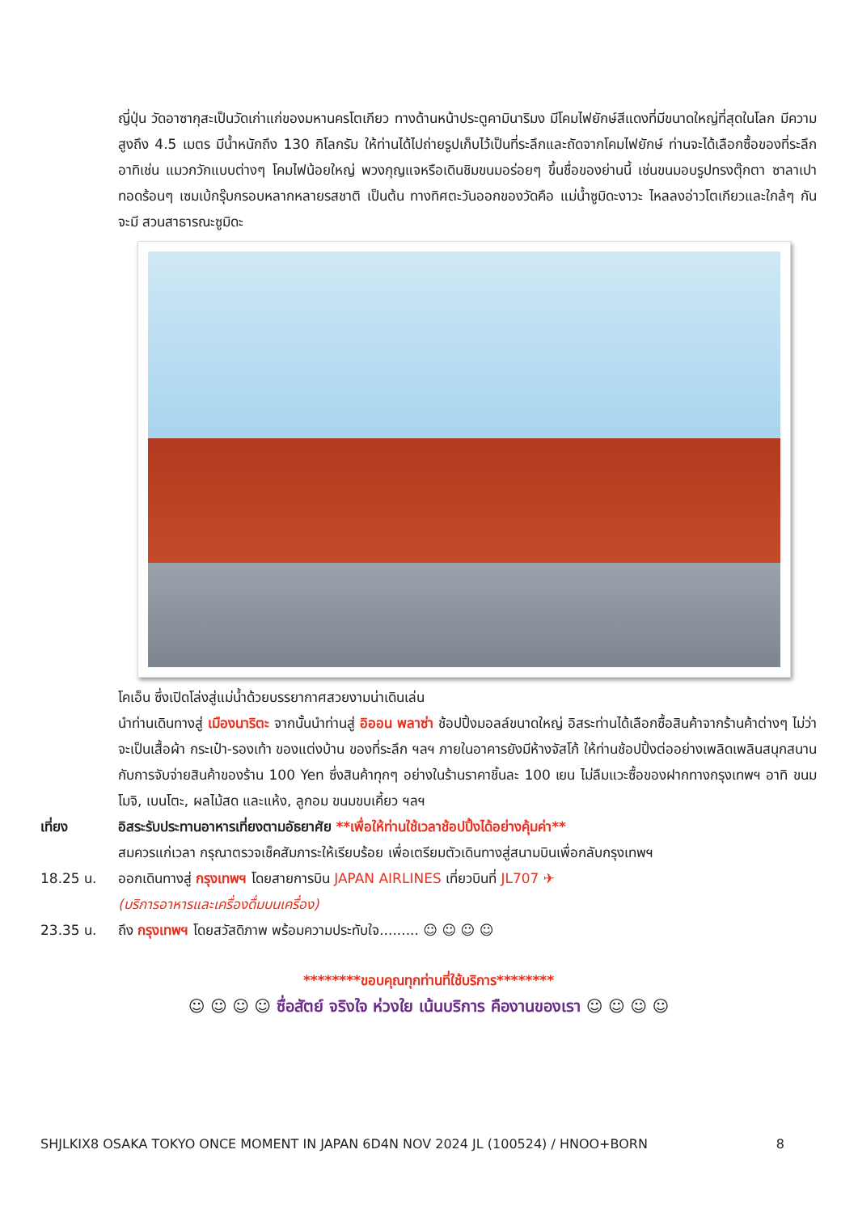ญี่ปุ่น วัดอาซากุสะเป็นวัดเก่าแก่ของมหานครโตเกียว ทางด้านหน้าประตูคามินาริมง มีโคมไฟยักษ์สีแดงที่มีขนาดใหญ่ที่สุดในโลก มีความสูงถึง 4.5 เมตร มีน้ำหนักถึง 130 กิโลกรัม ให้ท่านได้ไปถ่ายรูปเก็บไว้เป็นที่ระลึกและถัดจากโคมไฟยักษ์ ท่านจะได้เลือกซื้อของที่ระลึก อาทิเช่น แมวกวักแบบต่างๆ โคมไฟน้อยใหญ่ พวงกุญแจหรือเดินชิมขนมอร่อยๆ ขึ้นชื่อของย่านนี้ เช่นขนมอบรูปทรงตุ๊กตา ซาลาเปาทอดร้อนๆ เซมเบ้กรุ๊บกรอบหลากหลายรสชาติ เป็นต้น ทางทิศตะวันออกของวัดคือ แม่น้ำซูมิดะงาวะ ไหลลงอ่าวโตเกียวและใกล้ๆ กันจะมี สวนสาธารณะซูมิดะ
โคเอ็น ซึ่งเปิดโล่งสู่แม่น้ำด้วยบรรยากาศสวยงามน่าเดินเล่น
นำท่านเดินทางสู่ เมืองนาริตะ จากนั้นนำท่านสู่ อิออน พลาซ่า ช้อปปิ้งมอลล์ขนาดใหญ่ อิสระท่านได้เลือกซื้อสินค้าจากร้านค้าต่างๆ ไม่ว่าจะเป็นเสื้อผ้า กระเป๋า-รองเท้า ของแต่งบ้าน ของที่ระลึก ฯลฯ ภายในอาคารยังมีห้างจัสโก้ ให้ท่านช้อปปิ้งต่ออย่างเพลิดเพลินสนุกสนานกับการจับจ่ายสินค้าของร้าน 100 Yen ซึ่งสินค้าทุกๆ อย่างในร้านราคาชิ้นละ 100 เยน ไม่ลืมแวะซื้อของฝากทางกรุงเทพฯ อาทิ ขนมโมจิ, เบนโตะ, ผลไม้สด และแห้ง, ลูกอม ขนมขบเคี้ยว ฯลฯ
เที่ยง อิสระรับประทานอาหารเที่ยงตามอัธยาศัย **เพื่อให้ท่านใช้เวลาช้อปปิ้งได้อย่างคุ้มค่า**
สมควรแก่เวลา กรุณาตรวจเช็คสัมภาระให้เรียบร้อย เพื่อเตรียมตัวเดินทางสู่สนามบินเพื่อกลับกรุงเทพฯ
18.25 น. ออกเดินทางสู่ กรุงเทพฯ โดยสายการบิน JAPAN AIRLINES เที่ยวบินที่ JL707 ✈
(บริการอาหารและเครื่องดื่มบนเครื่อง)
23.35 น. ถึง กรุงเทพฯ โดยสวัสดิภาพ พร้อมความประทับใจ......... ☺ ☺ ☺ ☺
********ขอบคุณทุกท่านที่ใช้บริการ********
☺ ☺ ☺ ☺ ซื่อสัตย์ จริงใจ ห่วงใย เน้นบริการ คืองานของเรา ☺ ☺ ☺ ☺
SHJLKIX8 OSAKA TOKYO ONCE MOMENT IN JAPAN 6D4N NOV 2024 JL (100524) / HNOO+BORN 8